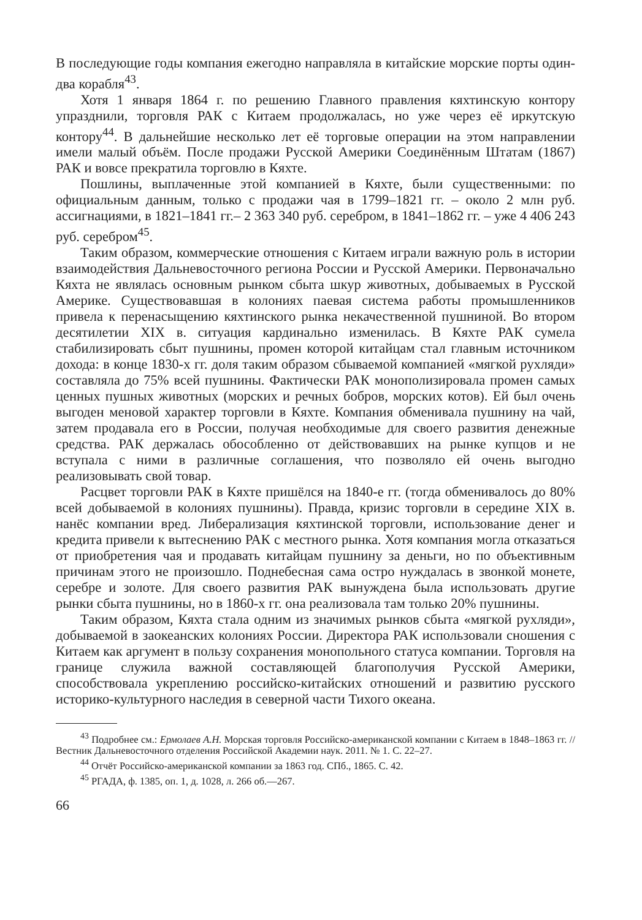В последующие годы компания ежегодно направляла в китайские морские порты один-два корабля<sup>43</sup>.
Хотя 1 января 1864 г. по решению Главного правления кяхтинскую контору упразднили, торговля РАК с Китаем продолжалась, но уже через её иркутскую контору<sup>44</sup>. В дальнейшие несколько лет её торговые операции на этом направлении имели малый объём. После продажи Русской Америки Соединённым Штатам (1867) РАК и вовсе прекратила торговлю в Кяхте.
Пошлины, выплаченные этой компанией в Кяхте, были существенными: по официальным данным, только с продажи чая в 1799–1821 гг. – около 2 млн руб. ассигнациями, в 1821–1841 гг.– 2 363 340 руб. серебром, в 1841–1862 гг. – уже 4 406 243 руб. серебром<sup>45</sup>.
Таким образом, коммерческие отношения с Китаем играли важную роль в истории взаимодействия Дальневосточного региона России и Русской Америки. Первоначально Кяхта не являлась основным рынком сбыта шкур животных, добываемых в Русской Америке. Существовавшая в колониях паевая система работы промышленников привела к перенасыщению кяхтинского рынка некачественной пушниной. Во втором десятилетии XIX в. ситуация кардинально изменилась. В Кяхте РАК сумела стабилизировать сбыт пушнины, промен которой китайцам стал главным источником дохода: в конце 1830-х гг. доля таким образом сбываемой компанией «мягкой рухляди» составляла до 75% всей пушнины. Фактически РАК монополизировала промен самых ценных пушных животных (морских и речных бобров, морских котов). Ей был очень выгоден меновой характер торговли в Кяхте. Компания обменивала пушнину на чай, затем продавала его в России, получая необходимые для своего развития денежные средства. РАК держалась обособленно от действовавших на рынке купцов и не вступала с ними в различные соглашения, что позволяло ей очень выгодно реализовывать свой товар.
Расцвет торговли РАК в Кяхте пришёлся на 1840-е гг. (тогда обменивалось до 80% всей добываемой в колониях пушнины). Правда, кризис торговли в середине XIX в. нанёс компании вред. Либерализация кяхтинской торговли, использование денег и кредита привели к вытеснению РАК с местного рынка. Хотя компания могла отказаться от приобретения чая и продавать китайцам пушнину за деньги, но по объективным причинам этого не произошло. Поднебесная сама остро нуждалась в звонкой монете, серебре и золоте. Для своего развития РАК вынуждена была использовать другие рынки сбыта пушнины, но в 1860-х гг. она реализовала там только 20% пушнины.
Таким образом, Кяхта стала одним из значимых рынков сбыта «мягкой рухляди», добываемой в заокеанских колониях России. Директора РАК использовали сношения с Китаем как аргумент в пользу сохранения монопольного статуса компании. Торговля на границе служила важной составляющей благополучия Русской Америки, способствовала укреплению российско-китайских отношений и развитию русского историко-культурного наследия в северной части Тихого океана.
<sup>43</sup> Подробнее см.: Ермолаев А.Н. Морская торговля Российско-американской компании с Китаем в 1848–1863 гг. // Вестник Дальневосточного отделения Российской Академии наук. 2011. № 1. С. 22–27.
<sup>44</sup> Отчёт Российско-американской компании за 1863 год. СПб., 1865. С. 42.
<sup>45</sup> РГАДА, ф. 1385, оп. 1, д. 1028, л. 266 об.—267.
66